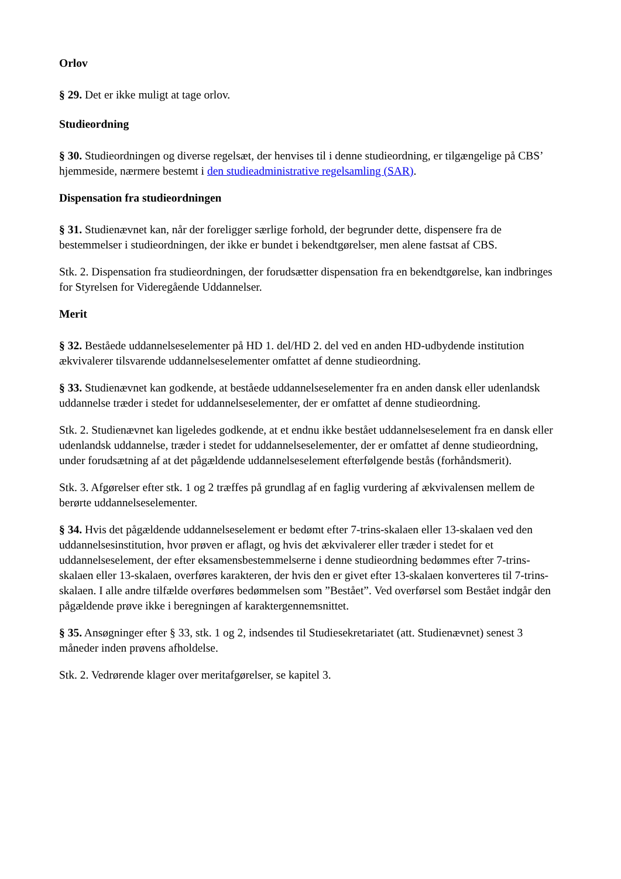Orlov
§ 29. Det er ikke muligt at tage orlov.
Studieordning
§ 30. Studieordningen og diverse regelsæt, der henvises til i denne studieordning, er tilgængelige på CBS’ hjemmeside, nærmere bestemt i den studieadministrative regelsamling (SAR).
Dispensation fra studieordningen
§ 31. Studienævnet kan, når der foreligger særlige forhold, der begrunder dette, dispensere fra de bestemmelser i studieordningen, der ikke er bundet i bekendtgørelser, men alene fastsat af CBS.
Stk. 2. Dispensation fra studieordningen, der forudsætter dispensation fra en bekendtgørelse, kan indbringes for Styrelsen for Videregående Uddannelser.
Merit
§ 32. Beståede uddannelseselementer på HD 1. del/HD 2. del ved en anden HD-udbydende institution ækvivalerer tilsvarende uddannelseselementer omfattet af denne studieordning.
§ 33. Studienævnet kan godkende, at beståede uddannelseselementer fra en anden dansk eller udenlandsk uddannelse træder i stedet for uddannelseselementer, der er omfattet af denne studieordning.
Stk. 2. Studienævnet kan ligeledes godkende, at et endnu ikke bestået uddannelseselement fra en dansk eller udenlandsk uddannelse, træder i stedet for uddannelseselementer, der er omfattet af denne studieordning, under forudsætning af at det pågældende uddannelseselement efterfølgende bestås (forhåndsmerit).
Stk. 3. Afgørelser efter stk. 1 og 2 træffes på grundlag af en faglig vurdering af ækvivalensen mellem de berørte uddannelseselementer.
§ 34. Hvis det pågældende uddannelseselement er bedømt efter 7-trins-skalaen eller 13-skalaen ved den uddannelsesinstitution, hvor prøven er aflagt, og hvis det ækvivalerer eller træder i stedet for et uddannelseselement, der efter eksamensbestemmelserne i denne studieordning bedømmes efter 7-trins-skalaen eller 13-skalaen, overføres karakteren, der hvis den er givet efter 13-skalaen konverteres til 7-trins-skalaen. I alle andre tilfælde overføres bedømmelsen som ”Bestået”. Ved overførsel som Bestået indgår den pågældende prøve ikke i beregningen af karaktergennemsnittet.
§ 35. Ansøgninger efter § 33, stk. 1 og 2, indsendes til Studiesekretariatet (att. Studienævnet) senest 3 måneder inden prøvens afholdelse.
Stk. 2. Vedrørende klager over meritafgørelser, se kapitel 3.